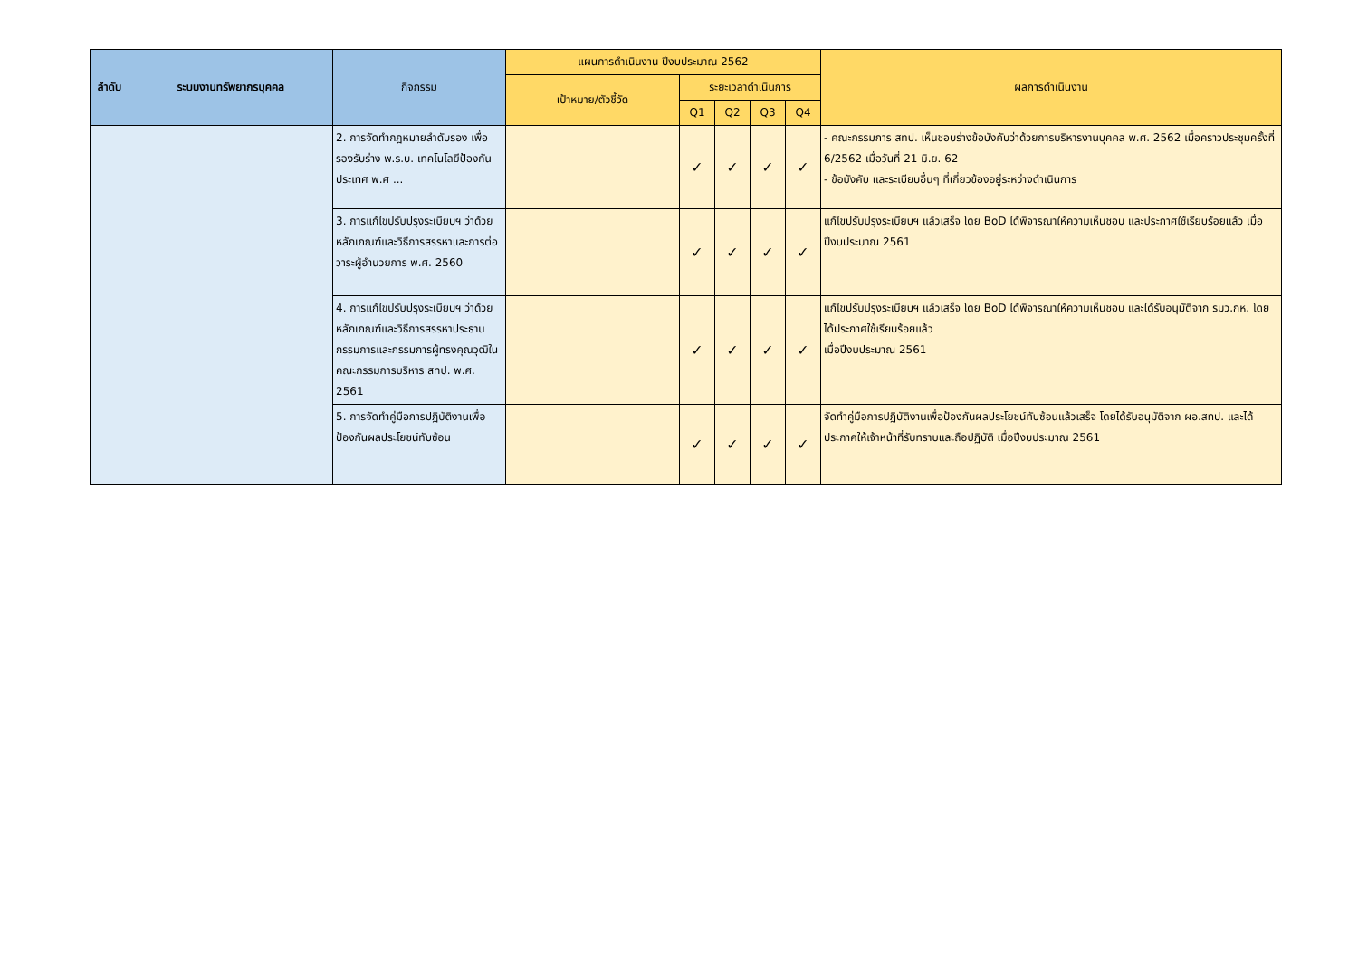| ลำดับ | ระบบงานทรัพยากรบุคคล | กิจกรรม | แผนการดำเนินงาน ปีงบประมาณ 2562 | | | | | ผลการดำเนินงาน |
| --- | --- | --- | --- | --- | --- | --- | --- | --- |
| | | | เป้าหมาย/ตัวชี้วัด | ระยะเวลาดำเนินการ | | | | |
| | | | | Q1 | Q2 | Q3 | Q4 | |
| | | 2. การจัดทำกฎหมายลำดับรอง เพื่อรองรับร่าง พ.ร.บ. เทคโนโลยีป้องกันประเทศ พ.ศ ... | | ✓ | ✓ | ✓ | ✓ | - คณะกรรมการ สทป. เห็นชอบร่างข้อบังคับว่าด้วยการบริหารงานบุคคล พ.ศ. 2562 เมื่อคราวประชุมครั้งที่ 6/2562 เมื่อวันที่ 21 มิ.ย. 62 - ข้อบังคับ และระเบียบอื่นๆ ที่เกี่ยวข้องอยู่ระหว่างดำเนินการ |
| | | 3. การแก้ไขปรับปรุงระเบียบฯ ว่าด้วยหลักเกณฑ์และวิธีการสรรหาและการต่อวาระผู้อำนวยการ พ.ศ. 2560 | | ✓ | ✓ | ✓ | ✓ | แก้ไขปรับปรุงระเบียบฯ แล้วเสร็จ โดย BoD ได้พิจารณาให้ความเห็นชอบ และประกาศใช้เรียบร้อยแล้ว เมื่อปีงบประมาณ 2561 |
| | | 4. การแก้ไขปรับปรุงระเบียบฯ ว่าด้วยหลักเกณฑ์และวิธีการสรรหาประธานกรรมการและกรรมการผู้ทรงคุณวุฒิในคณะกรรมการบริหาร สทป. พ.ศ. 2561 | | ✓ | ✓ | ✓ | ✓ | แก้ไขปรับปรุงระเบียบฯ แล้วเสร็จ โดย BoD ได้พิจารณาให้ความเห็นชอบ และได้รับอนุมัติจาก รมว.กห. โดยได้ประกาศใช้เรียบร้อยแล้ว เมื่อปีงบประมาณ 2561 |
| | | 5. การจัดทำคู่มือการปฏิบัติงานเพื่อป้องกันผลประโยชน์ทับซ้อน | | ✓ | ✓ | ✓ | ✓ | จัดทำคู่มือการปฏิบัติงานเพื่อป้องกันผลประโยชน์ทับซ้อนแล้วเสร็จ โดยได้รับอนุมัติจาก ผอ.สทป. และได้ประกาศให้เจ้าหน้าที่รับทราบและถือปฏิบัติ เมื่อปีงบประมาณ 2561 |